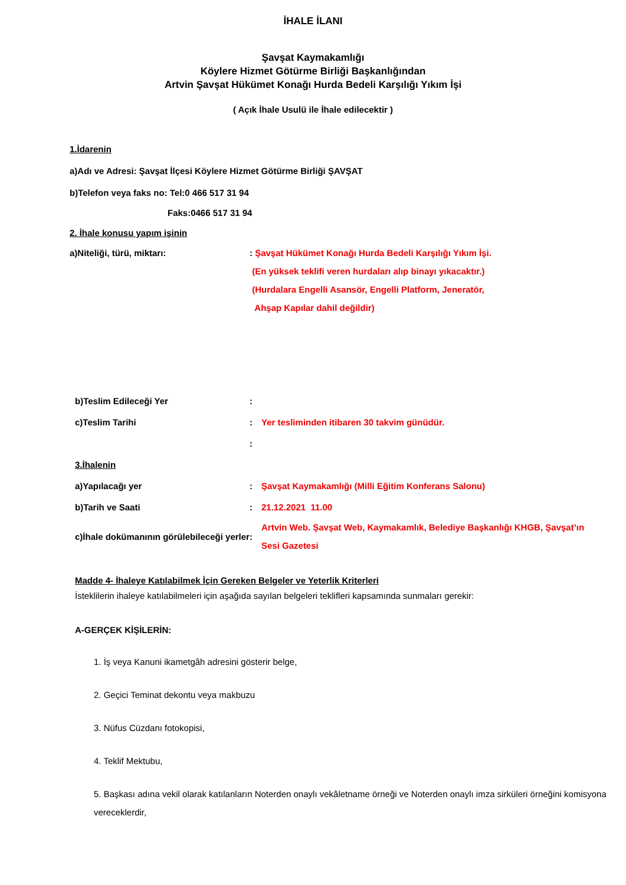İHALE İLANI
Şavşat Kaymakamlığı
Köylere Hizmet Götürme Birliği Başkanlığından
Artvin Şavşat Hükümet Konağı Hurda Bedeli Karşılığı Yıkım İşi
( Açık İhale Usulü ile İhale edilecektir )
1.İdarenin
a)Adı ve Adresi: Şavşat İlçesi Köylere Hizmet Götürme Birliği ŞAVŞAT
b)Telefon veya faks no: Tel:0 466 517 31 94
Faks:0466 517 31 94
2. İhale konusu yapım işinin
a)Niteliği, türü, miktarı:: Şavşat Hükümet Konağı Hurda Bedeli Karşılığı Yıkım İşi.
(En yüksek teklifi veren hurdaları alıp binayı yıkacaktır.)
(Hurdalara Engelli Asansör, Engelli Platform, Jeneratör,
Ahşap Kapılar dahil değildir)
b)Teslim Edileceği Yer:
c)Teslim Tarihi: Yer tesliminden itibaren 30 takvim günüdür.
:
3.İhalenin
a)Yapılacağı yer: Şavşat Kaymakamlığı (Milli Eğitim Konferans Salonu)
b)Tarih ve Saati: 21.12.2021 11.00
c)İhale dokümanının görülebileceği yerler: Artvin Web. Şavşat Web, Kaymakamlık, Belediye Başkanlığı KHGB, Şavşat’ın Sesi Gazetesi
Madde 4- İhaleye Katılabilmek İçin Gereken Belgeler ve Yeterlik Kriterleri
İsteklilerin ihaleye katılabilmeleri için aşağıda sayılan belgeleri teklifleri kapsamında sunmaları gerekir:
A-GERÇEK KİŞİLERİN:
1. İş veya Kanuni ikametgâh adresini gösterir belge,
2. Geçici Teminat dekontu veya makbuzu
3. Nüfus Cüzdanı fotokopisi,
4. Teklif Mektubu,
5. Başkası adına vekil olarak katılanların Noterden onaylı vekâletname örneği ve Noterden onaylı imza sirküleri örneğini komisyona vereceklerdir,